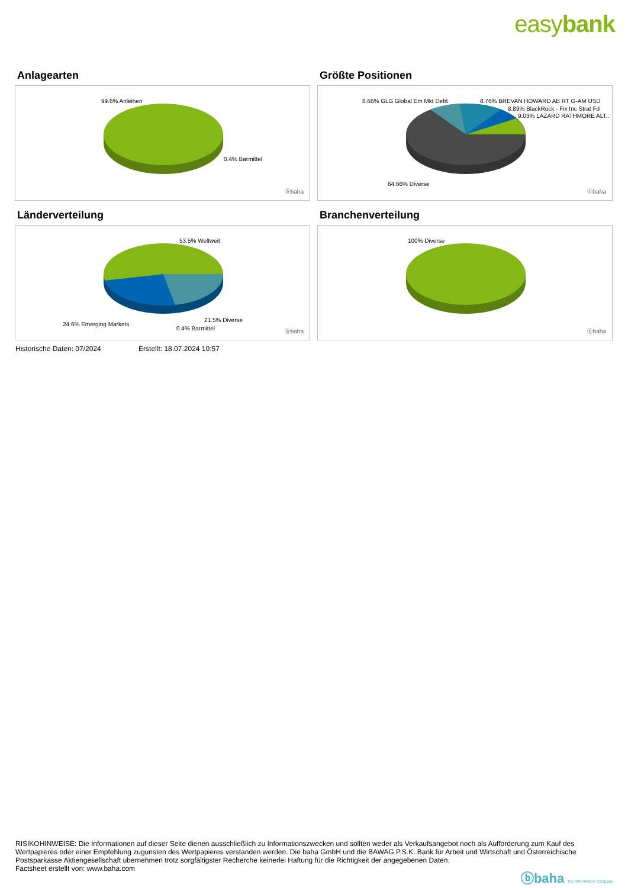easybank
Anlagearten
99.6% Anleihen
0.4% Barmittel
ⓑbaha
Größte Positionen
8.66% GLG Global Em Mkt Debt 8.76% BREVAN HOWARD AB RT G-AM USD
8.89% BlackRock - Fix Inc Strat Fd
9.03% LAZARD RATHMORE ALT..
64.66% Diverse
ⓑbaha
Länderverteilung
53.5% Weltweit
24.6% Emerging Markets
21.5% Diverse
0.4% Barmittel ⓑbaha
Branchenverteilung
100% Diverse
ⓑbaha
Historische Daten: 07/2024 Erstellt: 18.07.2024 10:57
RISIKOHINWEISE: Die Informationen auf dieser Seite dienen ausschließlich zu Informationszwecken und sollten weder als Verkaufsangebot noch als Aufforderung zum Kauf des Wertpapieres oder einer Empfehlung zugunsten des Wertpapieres verstanden werden. Die baha GmbH und die BAWAG P.S.K. Bank für Arbeit und Wirtschaft und Österreichische Postsparkasse Aktiengesellschaft übernehmen trotz sorgfältigster Recherche keinerlei Haftung für die Richtigkeit der angegebenen Daten.
Factsheet erstellt von: www.baha.com
ⓑbaha the information company